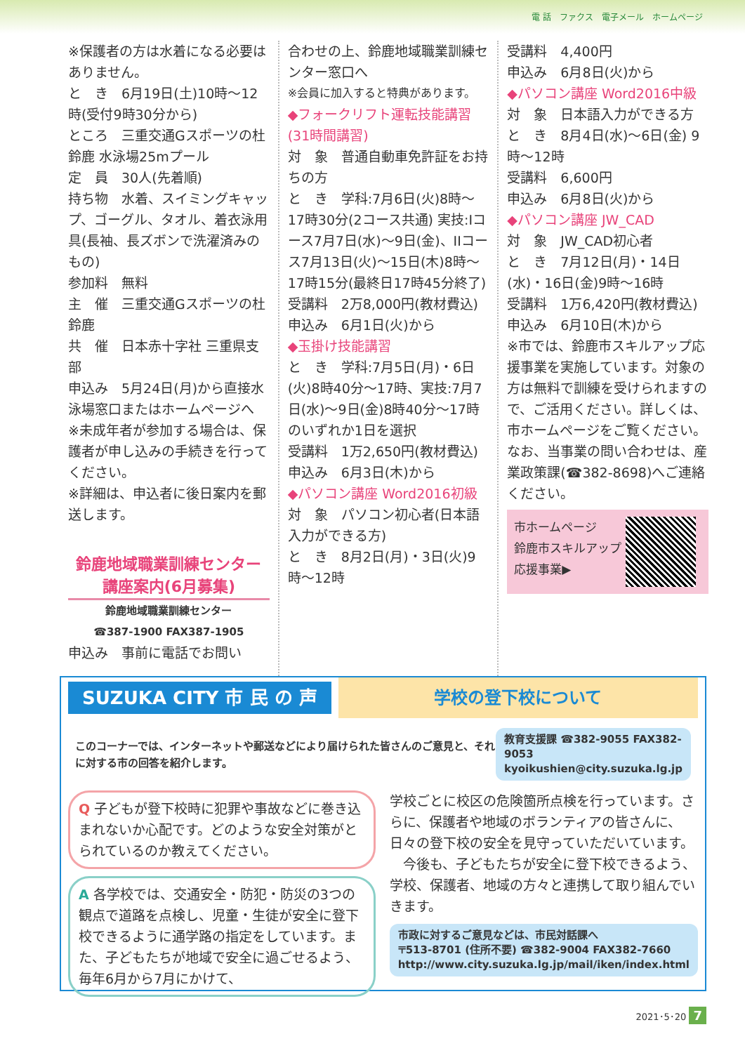電 話　ファクス　電子メール　ホームページ
※保護者の方は水着になる必要はありません。
と　き　6月19日(土)10時～12時(受付9時30分から)
ところ　三重交通Gスポーツの杜鈴鹿 水泳場25mプール
定　員　30人(先着順)
持ち物　水着、スイミングキャップ、ゴーグル、タオル、着衣泳用具(長袖、長ズボンで洗濯済みのもの)
参加料　無料
主　催　三重交通Gスポーツの杜鈴鹿
共　催　日本赤十字社 三重県支部
申込み　5月24日(月)から直接水泳場窓口またはホームページへ
※未成年者が参加する場合は、保護者が申し込みの手続きを行ってください。
※詳細は、申込者に後日案内を郵送します。
鈴鹿地域職業訓練センター
講座案内(6月募集)
鈴鹿地域職業訓練センター
☎387-1900 FAX387-1905
申込み　事前に電話でお問い
合わせの上、鈴鹿地域職業訓練センター窓口へ
※会員に加入すると特典があります。
◆フォークリフト運転技能講習(31時間講習)
対　象　普通自動車免許証をお持ちの方
と　き　学科:7月6日(火)8時～17時30分(2コース共通) 実技:Iコース7月7日(水)～9日(金)、IIコース7月13日(火)～15日(木)8時～17時15分(最終日17時45分終了)
受講料　2万8,000円(教材費込)
申込み　6月1日(火)から
◆玉掛け技能講習
と　き　学科:7月5日(月)・6日(火)8時40分～17時、実技:7月7日(水)～9日(金)8時40分～17時のいずれか1日を選択
受講料　1万2,650円(教材費込)
申込み　6月3日(木)から
◆パソコン講座 Word2016初級
対　象　パソコン初心者(日本語入力ができる方)
と　き　8月2日(月)・3日(火)9時～12時
受講料　4,400円
申込み　6月8日(火)から
◆パソコン講座 Word2016中級
対　象　日本語入力ができる方
と　き　8月4日(水)～6日(金) 9時～12時
受講料　6,600円
申込み　6月8日(火)から
◆パソコン講座 JW_CAD
対　象　JW_CAD初心者
と　き　7月12日(月)・14日(水)・16日(金)9時～16時
受講料　1万6,420円(教材費込)
申込み　6月10日(木)から
※市では、鈴鹿市スキルアップ応援事業を実施しています。対象の方は無料で訓練を受けられますので、ご活用ください。詳しくは、市ホームページをご覧ください。なお、当事業の問い合わせは、産業政策課(☎382-8698)へご連絡ください。
市ホームページ
鈴鹿市スキルアップ
応援事業▶
SUZUKA CITY 市 民 の 声
学校の登下校について
このコーナーでは、インターネットや郵送などにより届けられた皆さんのご意見と、それに対する市の回答を紹介します。
教育支援課 ☎382-9055 FAX382-9053
kyoikushien@city.suzuka.lg.jp
Q 子どもが登下校時に犯罪や事故などに巻き込まれないか心配です。どのような安全対策がとられているのか教えてください。
A 各学校では、交通安全・防犯・防災の3つの観点で道路を点検し、児童・生徒が安全に登下校できるように通学路の指定をしています。また、子どもたちが地域で安全に過ごせるよう、毎年6月から7月にかけて、
学校ごとに校区の危険箇所点検を行っています。さらに、保護者や地域のボランティアの皆さんに、日々の登下校の安全を見守っていただいています。
　今後も、子どもたちが安全に登下校できるよう、学校、保護者、地域の方々と連携して取り組んでいきます。
市政に対するご意見などは、市民対話課へ
〒513-8701 (住所不要) ☎382-9004 FAX382-7660
http://www.city.suzuka.lg.jp/mail/iken/index.html
2021･5･20 7